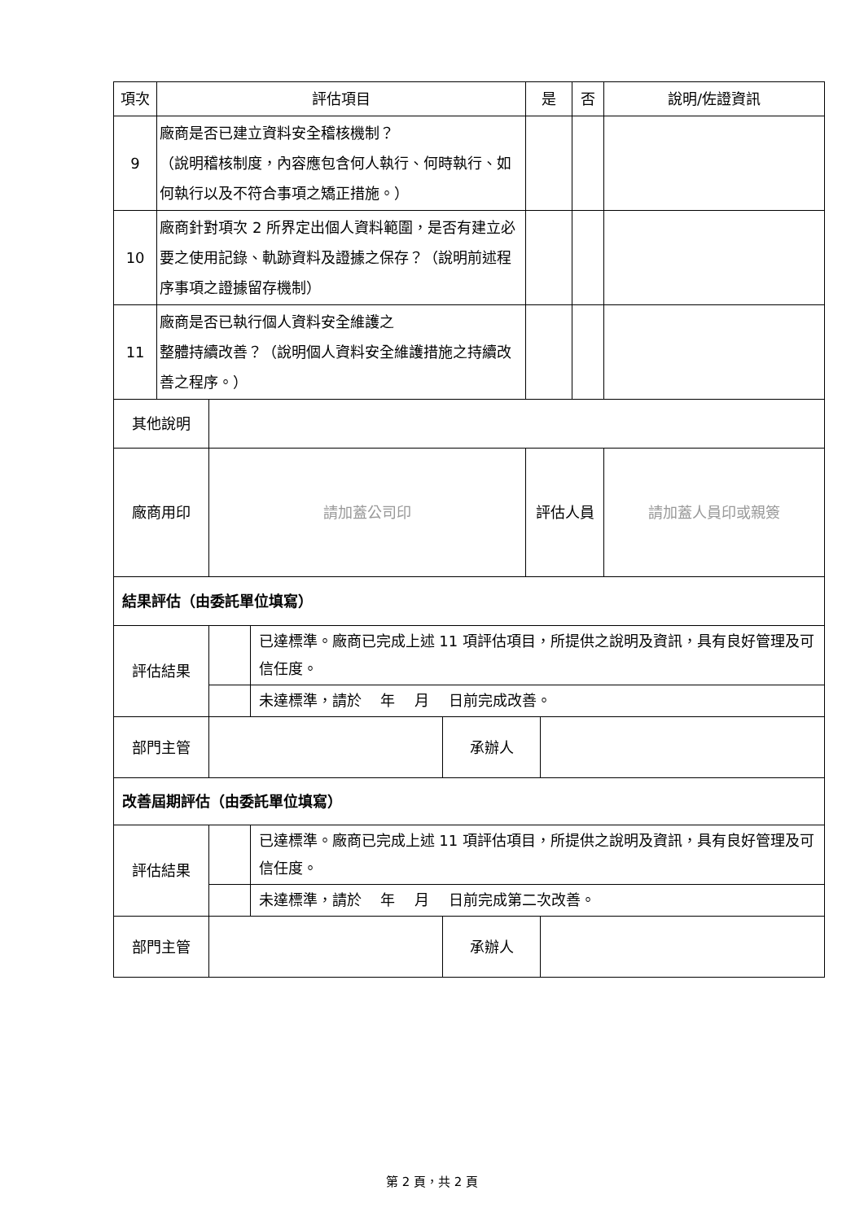| 項次 | 評估項目 | | | | 是 | | 否 | 說明/佐證資訊 |
| --- | --- | --- | --- | --- | --- | --- | --- | --- |
| 9 | 廠商是否已建立資料安全稽核機制？ （說明稽核制度，內容應包含何人執行、何時執行、如何執行以及不符合事項之矯正措施。） | | | | | | | |
| 10 | 廠商針對項次 2 所界定出個人資料範圍，是否有建立必要之使用記錄、軌跡資料及證據之保存？（說明前述程序事項之證據留存機制） | | | | | | | |
| 11 | 廠商是否已執行個人資料安全維護之 整體持續改善？（說明個人資料安全維護措施之持續改善之程序。） | | | | | | | |
| 其他說明 | | | | | | | | |
| 廠商用印 | | 請加蓋公司印 | | | 評估人員 | | | 請加蓋人員印或親簽 |
| 結果評估（由委託單位填寫） | | | | | | | | |
| 評估結果 | | | 已達標準。廠商已完成上述 11 項評估項目，所提供之說明及資訊，具有良好管理及可信任度。 | | | | | |
| | | | 未達標準，請於 年 月 日前完成改善。 | | | | | |
| 部門主管 | | | | 承辦人 | | | | |
| 改善屆期評估（由委託單位填寫） | | | | | | | | |
| 評估結果 | | | 已達標準。廠商已完成上述 11 項評估項目，所提供之說明及資訊，具有良好管理及可信任度。 | | | | | |
| | | | 未達標準，請於 年 月 日前完成第二次改善。 | | | | | |
| 部門主管 | | | | 承辦人 | | | | |
第 2 頁，共 2 頁